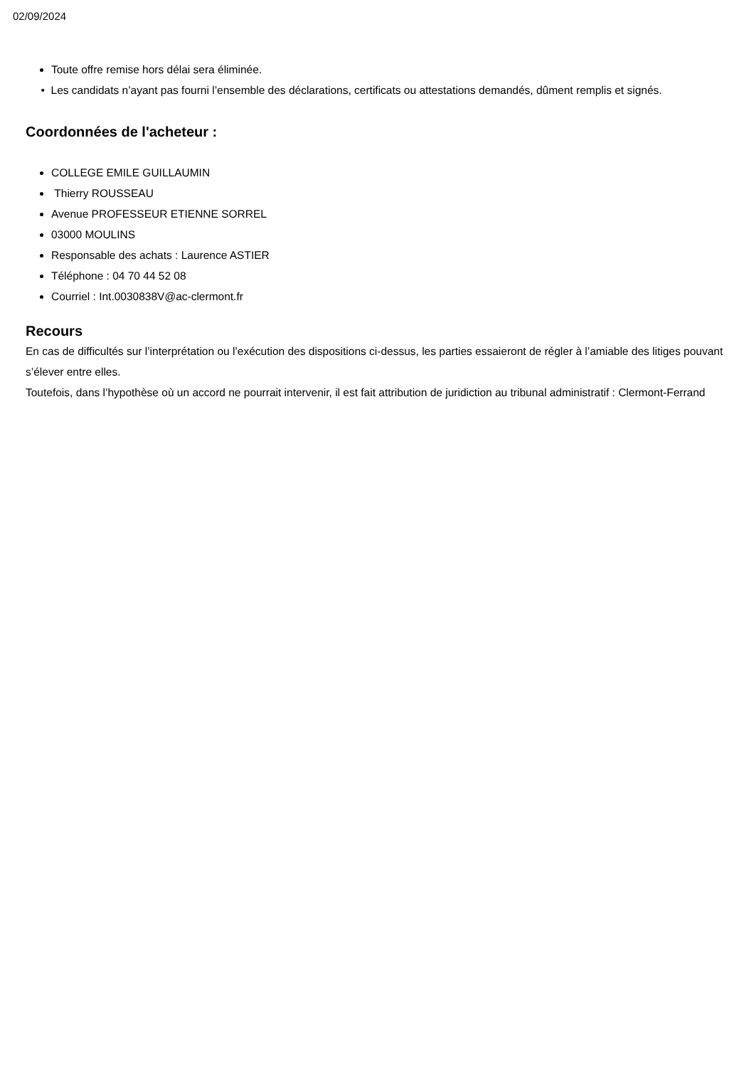02/09/2024
Toute offre remise hors délai sera éliminée.
• Les candidats n’ayant pas fourni l’ensemble des déclarations, certificats ou attestations demandés, dûment remplis et signés.
Coordonnées de l'acheteur :
COLLEGE EMILE GUILLAUMIN
Thierry ROUSSEAU
Avenue PROFESSEUR ETIENNE SORREL
03000 MOULINS
Responsable des achats : Laurence ASTIER
Téléphone : 04 70 44 52 08
Courriel : Int.0030838V@ac-clermont.fr
Recours
En cas de difficultés sur l’interprétation ou l’exécution des dispositions ci-dessus, les parties essaieront de régler à l’amiable des litiges pouvant s’élever entre elles.
Toutefois, dans l’hypothèse où un accord ne pourrait intervenir, il est fait attribution de juridiction au tribunal administratif : Clermont-Ferrand